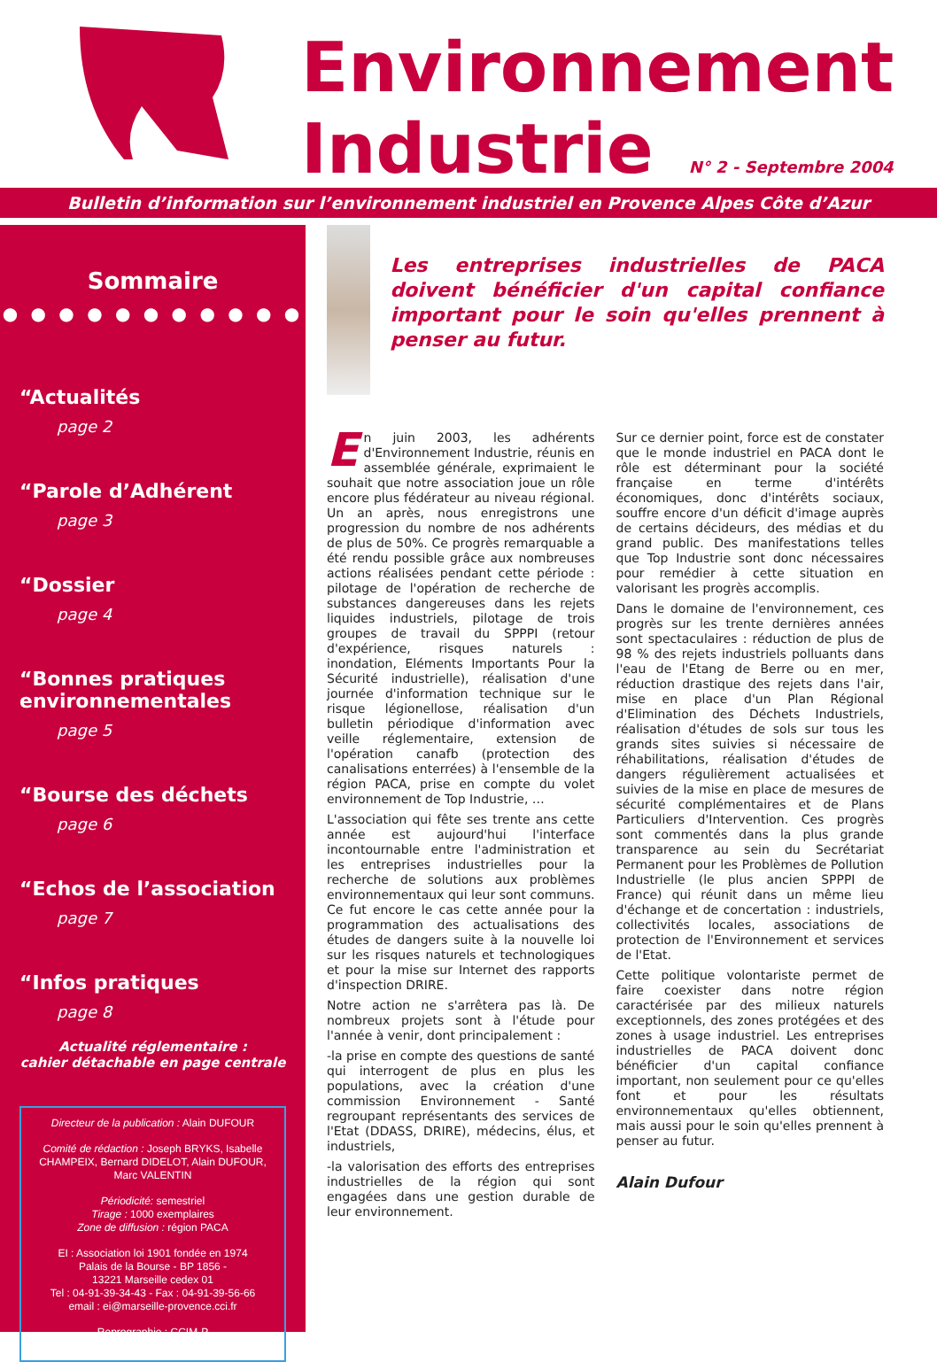Environnement
Industrie N° 2 - Septembre 2004
Bulletin d’information sur l’environnement industriel en Provence Alpes Côte d’Azur
Sommaire
● ● ● ● ● ● ● ● ● ● ●
“Actualités
page 2
“Parole d’Adhérent
page 3
“Dossier
page 4
“Bonnes pratiques environnementales
page 5
“Bourse des déchets
page 6
“Echos de l’association
page 7
“Infos pratiques
page 8
Actualité réglementaire :
cahier détachable en page centrale
Directeur de la publication : Alain DUFOUR
Comité de rédaction : Joseph BRYKS, Isabelle CHAMPEIX, Bernard DIDELOT, Alain DUFOUR, Marc VALENTIN
Périodicité: semestriel
Tirage : 1000 exemplaires
Zone de diffusion : région PACA
EI : Association loi 1901 fondée en 1974
Palais de la Bourse - BP 1856 -
13221 Marseille cedex 01
Tel : 04-91-39-34-43 - Fax : 04-91-39-56-66
email : ei@marseille-provence.cci.fr
Reprographie : CCIM-P
Les entreprises industrielles de PACA doivent bénéficier d'un capital confiance important pour le soin qu'elles prennent à penser au futur.
En juin 2003, les adhérents d'Environnement Industrie, réunis en assemblée générale, exprimaient le souhait que notre association joue un rôle encore plus fédérateur au niveau régional. Un an après, nous enregistrons une progression du nombre de nos adhérents de plus de 50%. Ce progrès remarquable a été rendu possible grâce aux nombreuses actions réalisées pendant cette période : pilotage de l'opération de recherche de substances dangereuses dans les rejets liquides industriels, pilotage de trois groupes de travail du SPPPI (retour d'expérience, risques naturels : inondation, Eléments Importants Pour la Sécurité industrielle), réalisation d'une journée d'information technique sur le risque légionellose, réalisation d'un bulletin périodique d'information avec veille réglementaire, extension de l'opération canafb (protection des canalisations enterrées) à l'ensemble de la région PACA, prise en compte du volet environnement de Top Industrie, …
L'association qui fête ses trente ans cette année est aujourd'hui l'interface incontournable entre l'administration et les entreprises industrielles pour la recherche de solutions aux problèmes environnementaux qui leur sont communs. Ce fut encore le cas cette année pour la programmation des actualisations des études de dangers suite à la nouvelle loi sur les risques naturels et technologiques et pour la mise sur Internet des rapports d'inspection DRIRE.
Notre action ne s'arrêtera pas là. De nombreux projets sont à l'étude pour l'année à venir, dont principalement :
-la prise en compte des questions de santé qui interrogent de plus en plus les populations, avec la création d'une commission Environnement - Santé regroupant représentants des services de l'Etat (DDASS, DRIRE), médecins, élus, et industriels,
-la valorisation des efforts des entreprises industrielles de la région qui sont engagées dans une gestion durable de leur environnement.
Sur ce dernier point, force est de constater que le monde industriel en PACA dont le rôle est déterminant pour la société française en terme d'intérêts économiques, donc d'intérêts sociaux, souffre encore d'un déficit d'image auprès de certains décideurs, des médias et du grand public. Des manifestations telles que Top Industrie sont donc nécessaires pour remédier à cette situation en valorisant les progrès accomplis.
Dans le domaine de l'environnement, ces progrès sur les trente dernières années sont spectaculaires : réduction de plus de 98 % des rejets industriels polluants dans l'eau de l'Etang de Berre ou en mer, réduction drastique des rejets dans l'air, mise en place d'un Plan Régional d'Elimination des Déchets Industriels, réalisation d'études de sols sur tous les grands sites suivies si nécessaire de réhabilitations, réalisation d'études de dangers régulièrement actualisées et suivies de la mise en place de mesures de sécurité complémentaires et de Plans Particuliers d'Intervention. Ces progrès sont commentés dans la plus grande transparence au sein du Secrétariat Permanent pour les Problèmes de Pollution Industrielle (le plus ancien SPPPI de France) qui réunit dans un même lieu d'échange et de concertation : industriels, collectivités locales, associations de protection de l'Environnement et services de l'Etat.
Cette politique volontariste permet de faire coexister dans notre région caractérisée par des milieux naturels exceptionnels, des zones protégées et des zones à usage industriel. Les entreprises industrielles de PACA doivent donc bénéficier d'un capital confiance important, non seulement pour ce qu'elles font et pour les résultats environnementaux qu'elles obtiennent, mais aussi pour le soin qu'elles prennent à penser au futur.
Alain Dufour